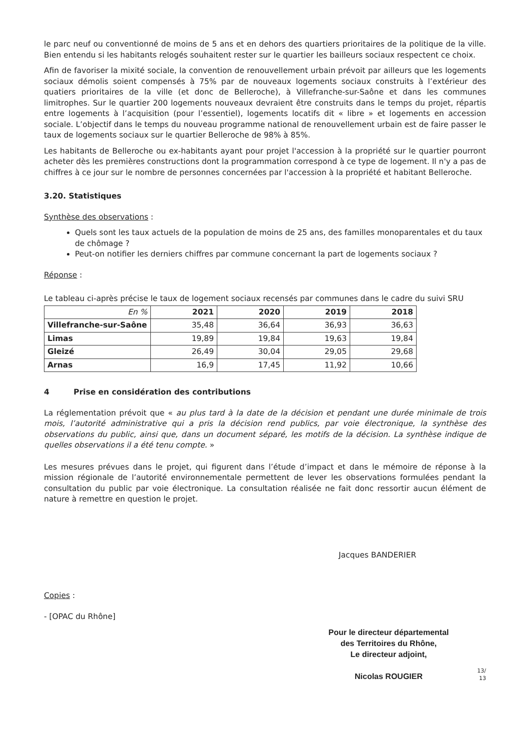le parc neuf ou conventionné de moins de 5 ans et en dehors des quartiers prioritaires de la politique de la ville. Bien entendu si les habitants relogés souhaitent rester sur le quartier les bailleurs sociaux respectent ce choix.
Afin de favoriser la mixité sociale, la convention de renouvellement urbain prévoit par ailleurs que les logements sociaux démolis soient compensés à 75% par de nouveaux logements sociaux construits à l’extérieur des quatiers prioritaires de la ville (et donc de Belleroche), à Villefranche-sur-Saône et dans les communes limitrophes. Sur le quartier 200 logements nouveaux devraient être construits dans le temps du projet, répartis entre logements à l’acquisition (pour l’essentiel), logements locatifs dit « libre » et logements en accession sociale. L’objectif dans le temps du nouveau programme national de renouvellement urbain est de faire passer le taux de logements sociaux sur le quartier Belleroche de 98% à 85%.
Les habitants de Belleroche ou ex-habitants ayant pour projet l'accession à la propriété sur le quartier pourront acheter dès les premières constructions dont la programmation correspond à ce type de logement. Il n'y a pas de chiffres à ce jour sur le nombre de personnes concernées par l'accession à la propriété et habitant Belleroche.
3.20. Statistiques
Synthèse des observations :
Quels sont les taux actuels de la population de moins de 25 ans, des familles monoparentales et du taux de chômage ?
Peut-on notifier les derniers chiffres par commune concernant la part de logements sociaux ?
Réponse :
Le tableau ci-après précise le taux de logement sociaux recensés par communes dans le cadre du suivi SRU
| En % | 2021 | 2020 | 2019 | 2018 |
| --- | --- | --- | --- | --- |
| Villefranche-sur-Saône | 35,48 | 36,64 | 36,93 | 36,63 |
| Limas | 19,89 | 19,84 | 19,63 | 19,84 |
| Gleizé | 26,49 | 30,04 | 29,05 | 29,68 |
| Arnas | 16,9 | 17,45 | 11,92 | 10,66 |
4 Prise en considération des contributions
La réglementation prévoit que « au plus tard à la date de la décision et pendant une durée minimale de trois mois, l’autorité administrative qui a pris la décision rend publics, par voie électronique, la synthèse des observations du public, ainsi que, dans un document séparé, les motifs de la décision. La synthèse indique de quelles observations il a été tenu compte. »
Les mesures prévues dans le projet, qui figurent dans l’étude d’impact et dans le mémoire de réponse à la mission régionale de l’autorité environnementale permettent de lever les observations formulées pendant la consultation du public par voie électronique. La consultation réalisée ne fait donc ressortir aucun élément de nature à remettre en question le projet.
Jacques BANDERIER
Copies :
- [OPAC du Rhône]
Pour le directeur départemental
des Territoires du Rhône,
Le directeur adjoint,
Nicolas ROUGIER
13/
13